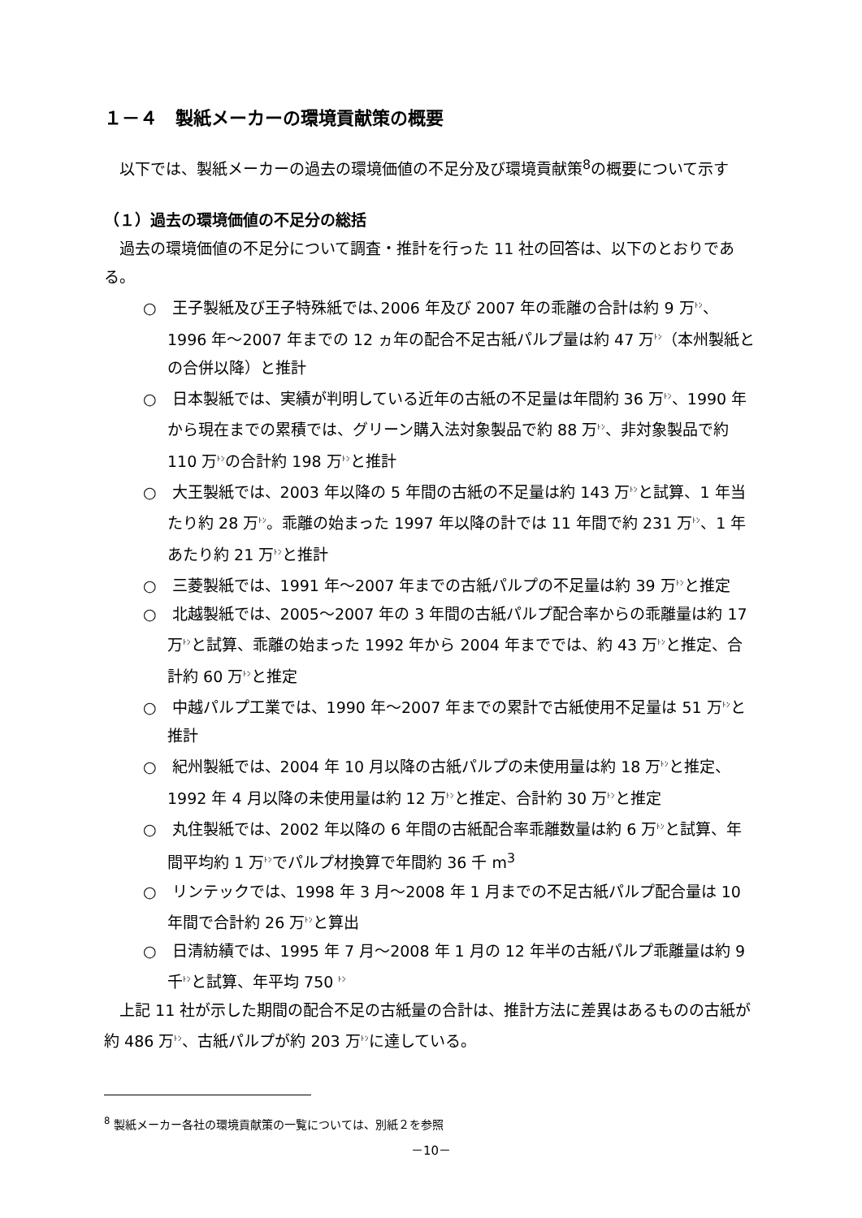１－４　製紙メーカーの環境貢献策の概要
　以下では、製紙メーカーの過去の環境価値の不足分及び環境貢献策<sup>8</sup>の概要について示す
（１）過去の環境価値の不足分の総括
　過去の環境価値の不足分について調査・推計を行った 11 社の回答は、以下のとおりである。
○　王子製紙及び王子特殊紙では､2006 年及び 2007 年の乖離の合計は約 9 万ﾄﾝ、1996 年～2007 年までの 12 ヵ年の配合不足古紙パルプ量は約 47 万ﾄﾝ（本州製紙との合併以降）と推計
○　日本製紙では、実績が判明している近年の古紙の不足量は年間約 36 万ﾄﾝ、1990 年から現在までの累積では、グリーン購入法対象製品で約 88 万ﾄﾝ、非対象製品で約 110 万ﾄﾝの合計約 198 万ﾄﾝと推計
○　大王製紙では、2003 年以降の 5 年間の古紙の不足量は約 143 万ﾄﾝと試算、1 年当たり約 28 万ﾄﾝ。乖離の始まった 1997 年以降の計では 11 年間で約 231 万ﾄﾝ、1 年あたり約 21 万ﾄﾝと推計
○　三菱製紙では、1991 年～2007 年までの古紙パルプの不足量は約 39 万ﾄﾝと推定
○　北越製紙では、2005～2007 年の 3 年間の古紙パルプ配合率からの乖離量は約 17 万ﾄﾝと試算、乖離の始まった 1992 年から 2004 年まででは、約 43 万ﾄﾝと推定、合計約 60 万ﾄﾝと推定
○　中越パルプ工業では、1990 年～2007 年までの累計で古紙使用不足量は 51 万ﾄﾝと推計
○　紀州製紙では、2004 年 10 月以降の古紙パルプの未使用量は約 18 万ﾄﾝと推定、1992 年 4 月以降の未使用量は約 12 万ﾄﾝと推定、合計約 30 万ﾄﾝと推定
○　丸住製紙では、2002 年以降の 6 年間の古紙配合率乖離数量は約 6 万ﾄﾝと試算、年間平均約 1 万ﾄﾝでパルプ材換算で年間約 36 千 m<sup>3</sup>
○　リンテックでは、1998 年 3 月～2008 年 1 月までの不足古紙パルプ配合量は 10 年間で合計約 26 万ﾄﾝと算出
○　日清紡績では、1995 年 7 月～2008 年 1 月の 12 年半の古紙パルプ乖離量は約 9 千ﾄﾝと試算、年平均 750 ﾄﾝ
　上記 11 社が示した期間の配合不足の古紙量の合計は、推計方法に差異はあるものの古紙が約 486 万ﾄﾝ、古紙パルプが約 203 万ﾄﾝに達している。
<sup>8</sup> 製紙メーカー各社の環境貢献策の一覧については、別紙２を参照
－10－